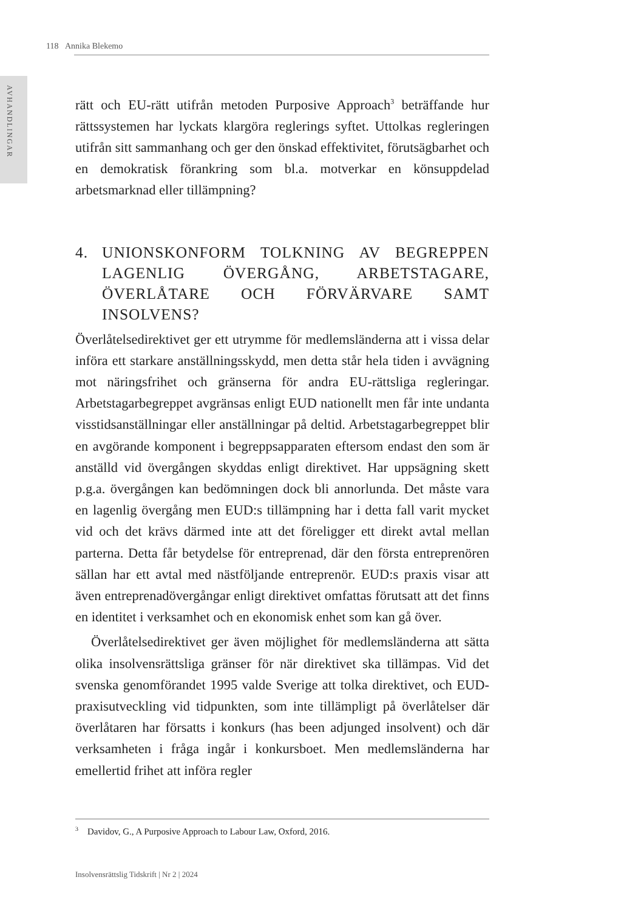118 Annika Blekemo
AVHANDLINGAR
rätt och EU-rätt utifrån metoden Purposive Approach<sup>3</sup> beträffande hur rättssystemen har lyckats klargöra reglerings syftet. Uttolkas regleringen utifrån sitt sammanhang och ger den önskad effektivitet, förutsägbarhet och en demokratisk förankring som bl.a. motverkar en könsuppdelad arbetsmarknad eller tillämpning?
4. UNIONSKONFORM TOLKNING AV BEGREPPEN LAGENLIG ÖVERGÅNG, ARBETSTAGARE, ÖVERLÅTARE OCH FÖRVÄRVARE SAMT INSOLVENS?
Överlåtelsedirektivet ger ett utrymme för medlemsländerna att i vissa delar införa ett starkare anställningsskydd, men detta står hela tiden i avvägning mot näringsfrihet och gränserna för andra EU-rättsliga regleringar. Arbetstagarbegreppet avgränsas enligt EUD nationellt men får inte undanta visstidsanställningar eller anställningar på deltid. Arbetstagarbegreppet blir en avgörande komponent i begreppsapparaten eftersom endast den som är anställd vid övergången skyddas enligt direktivet. Har uppsägning skett p.g.a. övergången kan bedömningen dock bli annorlunda. Det måste vara en lagenlig övergång men EUD:s tillämpning har i detta fall varit mycket vid och det krävs därmed inte att det föreligger ett direkt avtal mellan parterna. Detta får betydelse för entreprenad, där den första entreprenören sällan har ett avtal med nästföljande entreprenör. EUD:s praxis visar att även entreprenadövergångar enligt direktivet omfattas förutsatt att det finns en identitet i verksamhet och en ekonomisk enhet som kan gå över.
Överlåtelsedirektivet ger även möjlighet för medlemsländerna att sätta olika insolvensrättsliga gränser för när direktivet ska tillämpas. Vid det svenska genomförandet 1995 valde Sverige att tolka direktivet, och EUD-praxisutveckling vid tidpunkten, som inte tillämpligt på överlåtelser där överlåtaren har försatts i konkurs (has been adjunged insolvent) och där verksamheten i fråga ingår i konkursboet. Men medlemsländerna har emellertid frihet att införa regler
<sup>3</sup> Davidov, G., A Purposive Approach to Labour Law, Oxford, 2016.
Insolvensrättslig Tidskrift | Nr 2 | 2024